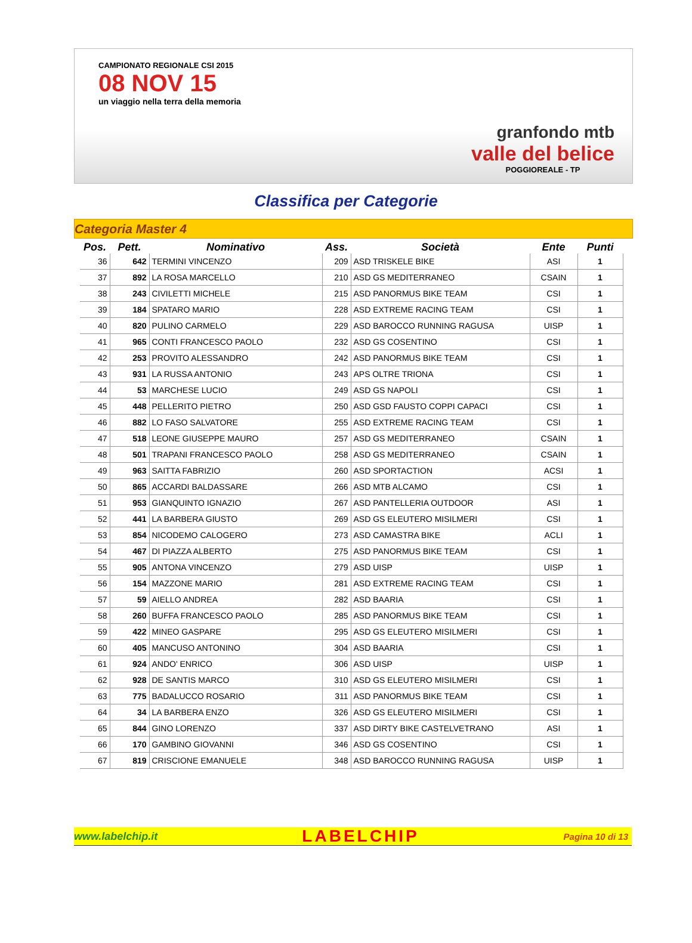CAMPIONATO REGIONALE CSI 2015
08 NOV 15
un viaggio nella terra della memoria
granfondo mtb
valle del belice
POGGIOREALE - TP
Classifica per Categorie
Categoria Master 4
| Pos. | Pett. | Nominativo | Ass. | Società | Ente | Punti |
| --- | --- | --- | --- | --- | --- | --- |
| 36 | 642 | TERMINI VINCENZO | 209 | ASD TRISKELE BIKE | ASI | 1 |
| 37 | 892 | LA ROSA MARCELLO | 210 | ASD GS MEDITERRANEO | CSAIN | 1 |
| 38 | 243 | CIVILETTI MICHELE | 215 | ASD PANORMUS BIKE TEAM | CSI | 1 |
| 39 | 184 | SPATARO MARIO | 228 | ASD EXTREME RACING TEAM | CSI | 1 |
| 40 | 820 | PULINO CARMELO | 229 | ASD BAROCCO RUNNING RAGUSA | UISP | 1 |
| 41 | 965 | CONTI FRANCESCO PAOLO | 232 | ASD GS COSENTINO | CSI | 1 |
| 42 | 253 | PROVITO ALESSANDRO | 242 | ASD PANORMUS BIKE TEAM | CSI | 1 |
| 43 | 931 | LA RUSSA ANTONIO | 243 | APS OLTRE TRIONA | CSI | 1 |
| 44 | 53 | MARCHESE LUCIO | 249 | ASD GS NAPOLI | CSI | 1 |
| 45 | 448 | PELLERITO PIETRO | 250 | ASD GSD FAUSTO COPPI CAPACI | CSI | 1 |
| 46 | 882 | LO FASO SALVATORE | 255 | ASD EXTREME RACING TEAM | CSI | 1 |
| 47 | 518 | LEONE GIUSEPPE MAURO | 257 | ASD GS MEDITERRANEO | CSAIN | 1 |
| 48 | 501 | TRAPANI FRANCESCO PAOLO | 258 | ASD GS MEDITERRANEO | CSAIN | 1 |
| 49 | 963 | SAITTA FABRIZIO | 260 | ASD SPORTACTION | ACSI | 1 |
| 50 | 865 | ACCARDI BALDASSARE | 266 | ASD MTB ALCAMO | CSI | 1 |
| 51 | 953 | GIANQUINTO IGNAZIO | 267 | ASD PANTELLERIA OUTDOOR | ASI | 1 |
| 52 | 441 | LA BARBERA GIUSTO | 269 | ASD GS ELEUTERO MISILMERI | CSI | 1 |
| 53 | 854 | NICODEMO CALOGERO | 273 | ASD CAMASTRA BIKE | ACLI | 1 |
| 54 | 467 | DI PIAZZA ALBERTO | 275 | ASD PANORMUS BIKE TEAM | CSI | 1 |
| 55 | 905 | ANTONA VINCENZO | 279 | ASD UISP | UISP | 1 |
| 56 | 154 | MAZZONE MARIO | 281 | ASD EXTREME RACING TEAM | CSI | 1 |
| 57 | 59 | AIELLO ANDREA | 282 | ASD BAARIA | CSI | 1 |
| 58 | 260 | BUFFA FRANCESCO PAOLO | 285 | ASD PANORMUS BIKE TEAM | CSI | 1 |
| 59 | 422 | MINEO GASPARE | 295 | ASD GS ELEUTERO MISILMERI | CSI | 1 |
| 60 | 405 | MANCUSO ANTONINO | 304 | ASD BAARIA | CSI | 1 |
| 61 | 924 | ANDO' ENRICO | 306 | ASD UISP | UISP | 1 |
| 62 | 928 | DE SANTIS MARCO | 310 | ASD GS ELEUTERO MISILMERI | CSI | 1 |
| 63 | 775 | BADALUCCO ROSARIO | 311 | ASD PANORMUS BIKE TEAM | CSI | 1 |
| 64 | 34 | LA BARBERA ENZO | 326 | ASD GS ELEUTERO MISILMERI | CSI | 1 |
| 65 | 844 | GINO LORENZO | 337 | ASD DIRTY BIKE CASTELVETRANO | ASI | 1 |
| 66 | 170 | GAMBINO GIOVANNI | 346 | ASD GS COSENTINO | CSI | 1 |
| 67 | 819 | CRISCIONE EMANUELE | 348 | ASD BAROCCO RUNNING RAGUSA | UISP | 1 |
www.labelchip.it LABELCHIP Pagina 10 di 13